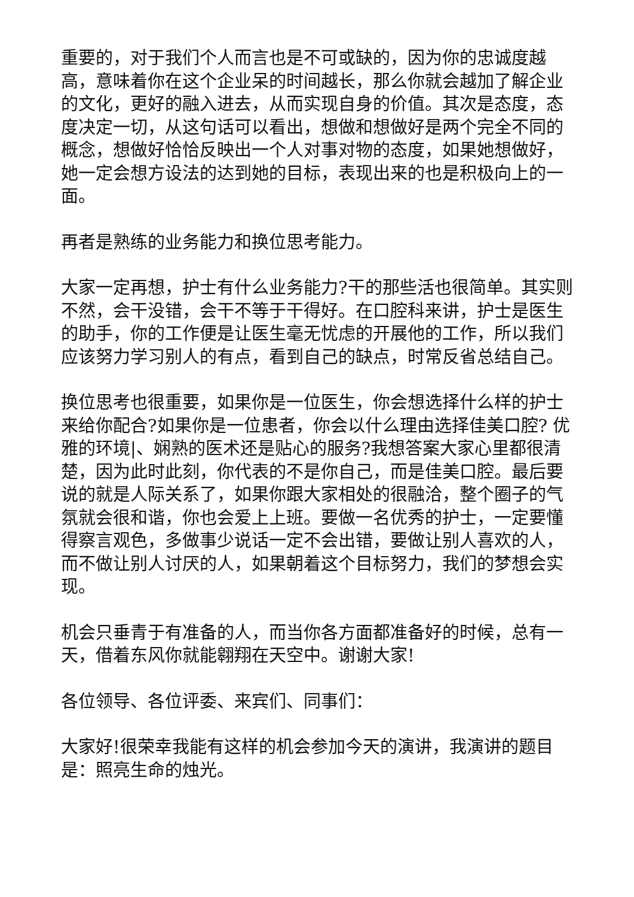重要的，对于我们个人而言也是不可或缺的，因为你的忠诚度越高，意味着你在这个企业呆的时间越长，那么你就会越加了解企业的文化，更好的融入进去，从而实现自身的价值。其次是态度，态度决定一切，从这句话可以看出，想做和想做好是两个完全不同的概念，想做好恰恰反映出一个人对事对物的态度，如果她想做好，她一定会想方设法的达到她的目标，表现出来的也是积极向上的一面。
再者是熟练的业务能力和换位思考能力。
大家一定再想，护士有什么业务能力?干的那些活也很简单。其实则不然，会干没错，会干不等于干得好。在口腔科来讲，护士是医生的助手，你的工作便是让医生毫无忧虑的开展他的工作，所以我们应该努力学习别人的有点，看到自己的缺点，时常反省总结自己。
换位思考也很重要，如果你是一位医生，你会想选择什么样的护士来给你配合?如果你是一位患者，你会以什么理由选择佳美口腔? 优雅的环境|、娴熟的医术还是贴心的服务?我想答案大家心里都很清楚，因为此时此刻，你代表的不是你自己，而是佳美口腔。最后要说的就是人际关系了，如果你跟大家相处的很融洽，整个圈子的气氛就会很和谐，你也会爱上上班。要做一名优秀的护士，一定要懂得察言观色，多做事少说话一定不会出错，要做让别人喜欢的人，而不做让别人讨厌的人，如果朝着这个目标努力，我们的梦想会实现。
机会只垂青于有准备的人，而当你各方面都准备好的时候，总有一天，借着东风你就能翱翔在天空中。谢谢大家!
各位领导、各位评委、来宾们、同事们：
大家好!很荣幸我能有这样的机会参加今天的演讲，我演讲的题目是：照亮生命的烛光。